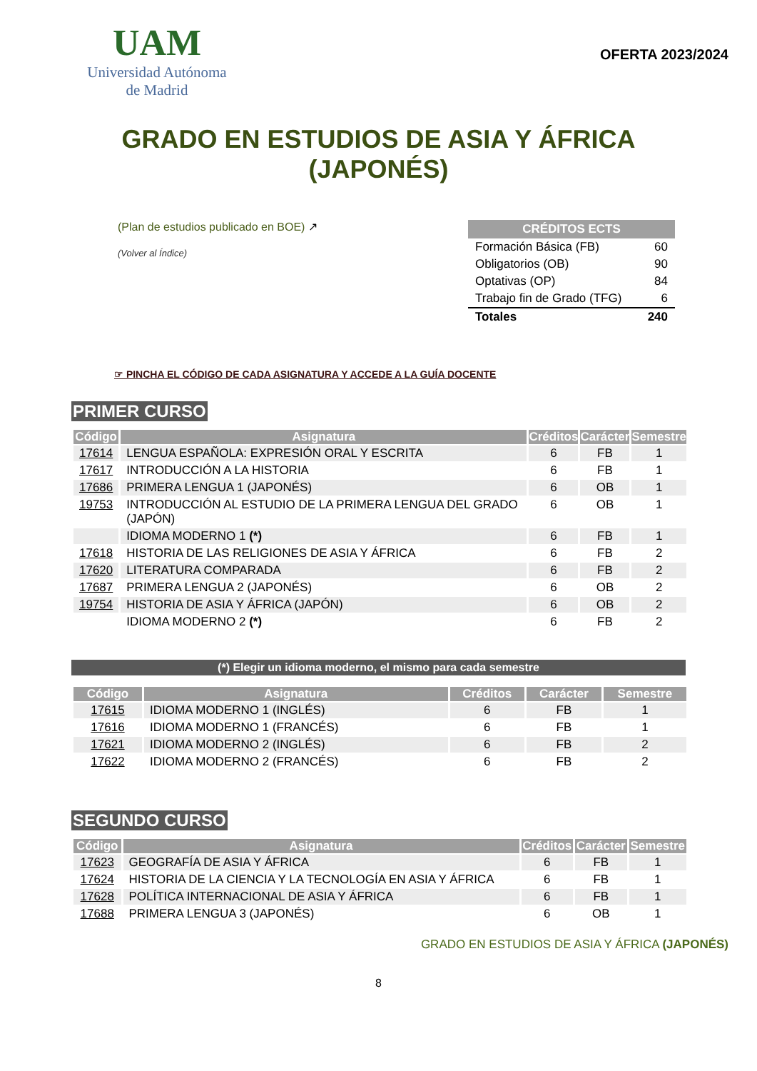UAM
Universidad Autónoma
de Madrid
OFERTA 2023/2024
GRADO EN ESTUDIOS DE ASIA Y ÁFRICA
(JAPONÉS)
(Plan de estudios publicado en BOE) ↗
(Volver al Índice)
| CRÉDITOS ECTS | |
| --- | --- |
| Formación Básica (FB) | 60 |
| Obligatorios (OB) | 90 |
| Optativas (OP) | 84 |
| Trabajo fin de Grado (TFG) | 6 |
| Totales | 240 |
☞ PINCHA EL CÓDIGO DE CADA ASIGNATURA Y ACCEDE A LA GUÍA DOCENTE
PRIMER CURSO
| Código | Asignatura | Créditos | Carácter | Semestre |
| --- | --- | --- | --- | --- |
| 17614 | LENGUA ESPAÑOLA: EXPRESIÓN ORAL Y ESCRITA | 6 | FB | 1 |
| 17617 | INTRODUCCIÓN A LA HISTORIA | 6 | FB | 1 |
| 17686 | PRIMERA LENGUA 1 (JAPONÉS) | 6 | OB | 1 |
| 19753 | INTRODUCCIÓN AL ESTUDIO DE LA PRIMERA LENGUA DEL GRADO (JAPÓN) | 6 | OB | 1 |
| | IDIOMA MODERNO 1 (*) | 6 | FB | 1 |
| 17618 | HISTORIA DE LAS RELIGIONES DE ASIA Y ÁFRICA | 6 | FB | 2 |
| 17620 | LITERATURA COMPARADA | 6 | FB | 2 |
| 17687 | PRIMERA LENGUA 2 (JAPONÉS) | 6 | OB | 2 |
| 19754 | HISTORIA DE ASIA Y ÁFRICA (JAPÓN) | 6 | OB | 2 |
| | IDIOMA MODERNO 2 (*) | 6 | FB | 2 |
(*) Elegir un idioma moderno, el mismo para cada semestre
| Código | Asignatura | Créditos | Carácter | Semestre |
| --- | --- | --- | --- | --- |
| 17615 | IDIOMA MODERNO 1 (INGLÉS) | 6 | FB | 1 |
| 17616 | IDIOMA MODERNO 1 (FRANCÉS) | 6 | FB | 1 |
| 17621 | IDIOMA MODERNO 2 (INGLÉS) | 6 | FB | 2 |
| 17622 | IDIOMA MODERNO 2 (FRANCÉS) | 6 | FB | 2 |
SEGUNDO CURSO
| Código | Asignatura | Créditos | Carácter | Semestre |
| --- | --- | --- | --- | --- |
| 17623 | GEOGRAFÍA DE ASIA Y ÁFRICA | 6 | FB | 1 |
| 17624 | HISTORIA DE LA CIENCIA Y LA TECNOLOGÍA EN ASIA Y ÁFRICA | 6 | FB | 1 |
| 17628 | POLÍTICA INTERNACIONAL DE ASIA Y ÁFRICA | 6 | FB | 1 |
| 17688 | PRIMERA LENGUA 3 (JAPONÉS) | 6 | OB | 1 |
GRADO EN ESTUDIOS DE ASIA Y ÁFRICA (JAPONÉS)
8